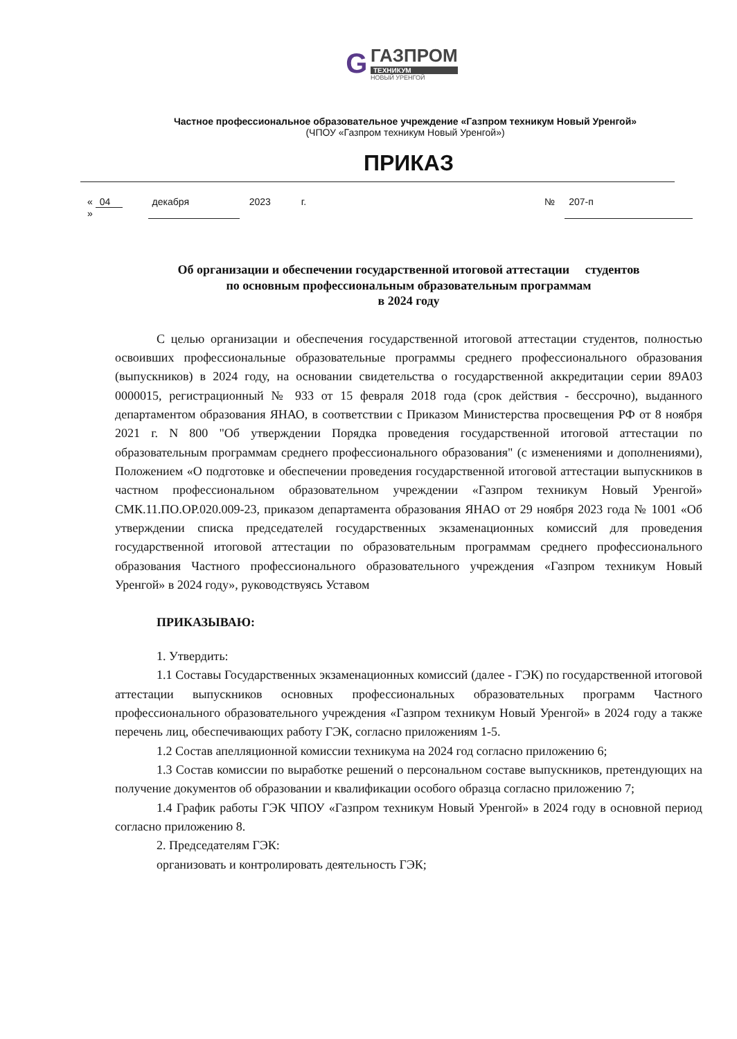G ГАЗПРОМ ТЕХНИКУМ НОВЫЙ УРЕНГОЙ
Частное профессиональное образовательное учреждение «Газпром техникум Новый Уренгой»
(ЧПОУ «Газпром техникум Новый Уренгой»)
ПРИКАЗ
« 04 » декабря 2023 г. № 207-п
Об организации и обеспечении государственной итоговой аттестации студентов
по основным профессиональным образовательным программам
в 2024 году
С целью организации и обеспечения государственной итоговой аттестации студентов, полностью освоивших профессиональные образовательные программы среднего профессионального образования (выпускников) в 2024 году, на основании свидетельства о государственной аккредитации серии 89А03 0000015, регистрационный № 933 от 15 февраля 2018 года (срок действия - бессрочно), выданного департаментом образования ЯНАО, в соответствии с Приказом Министерства просвещения РФ от 8 ноября 2021 г. N 800 "Об утверждении Порядка проведения государственной итоговой аттестации по образовательным программам среднего профессионального образования" (с изменениями и дополнениями), Положением «О подготовке и обеспечении проведения государственной итоговой аттестации выпускников в частном профессиональном образовательном учреждении «Газпром техникум Новый Уренгой» СМК.11.ПО.ОР.020.009-23, приказом департамента образования ЯНАО от 29 ноября 2023 года № 1001 «Об утверждении списка председателей государственных экзаменационных комиссий для проведения государственной итоговой аттестации по образовательным программам среднего профессионального образования Частного профессионального образовательного учреждения «Газпром техникум Новый Уренгой» в 2024 году», руководствуясь Уставом
ПРИКАЗЫВАЮ:
1. Утвердить:
1.1 Составы Государственных экзаменационных комиссий (далее - ГЭК) по государственной итоговой аттестации выпускников основных профессиональных образовательных программ Частного профессионального образовательного учреждения «Газпром техникум Новый Уренгой» в 2024 году а также перечень лиц, обеспечивающих работу ГЭК, согласно приложениям 1-5.
1.2 Состав апелляционной комиссии техникума на 2024 год согласно приложению 6;
1.3 Состав комиссии по выработке решений о персональном составе выпускников, претендующих на получение документов об образовании и квалификации особого образца согласно приложению 7;
1.4 График работы ГЭК ЧПОУ «Газпром техникум Новый Уренгой» в 2024 году в основной период согласно приложению 8.
2. Председателям ГЭК:
организовать и контролировать деятельность ГЭК;